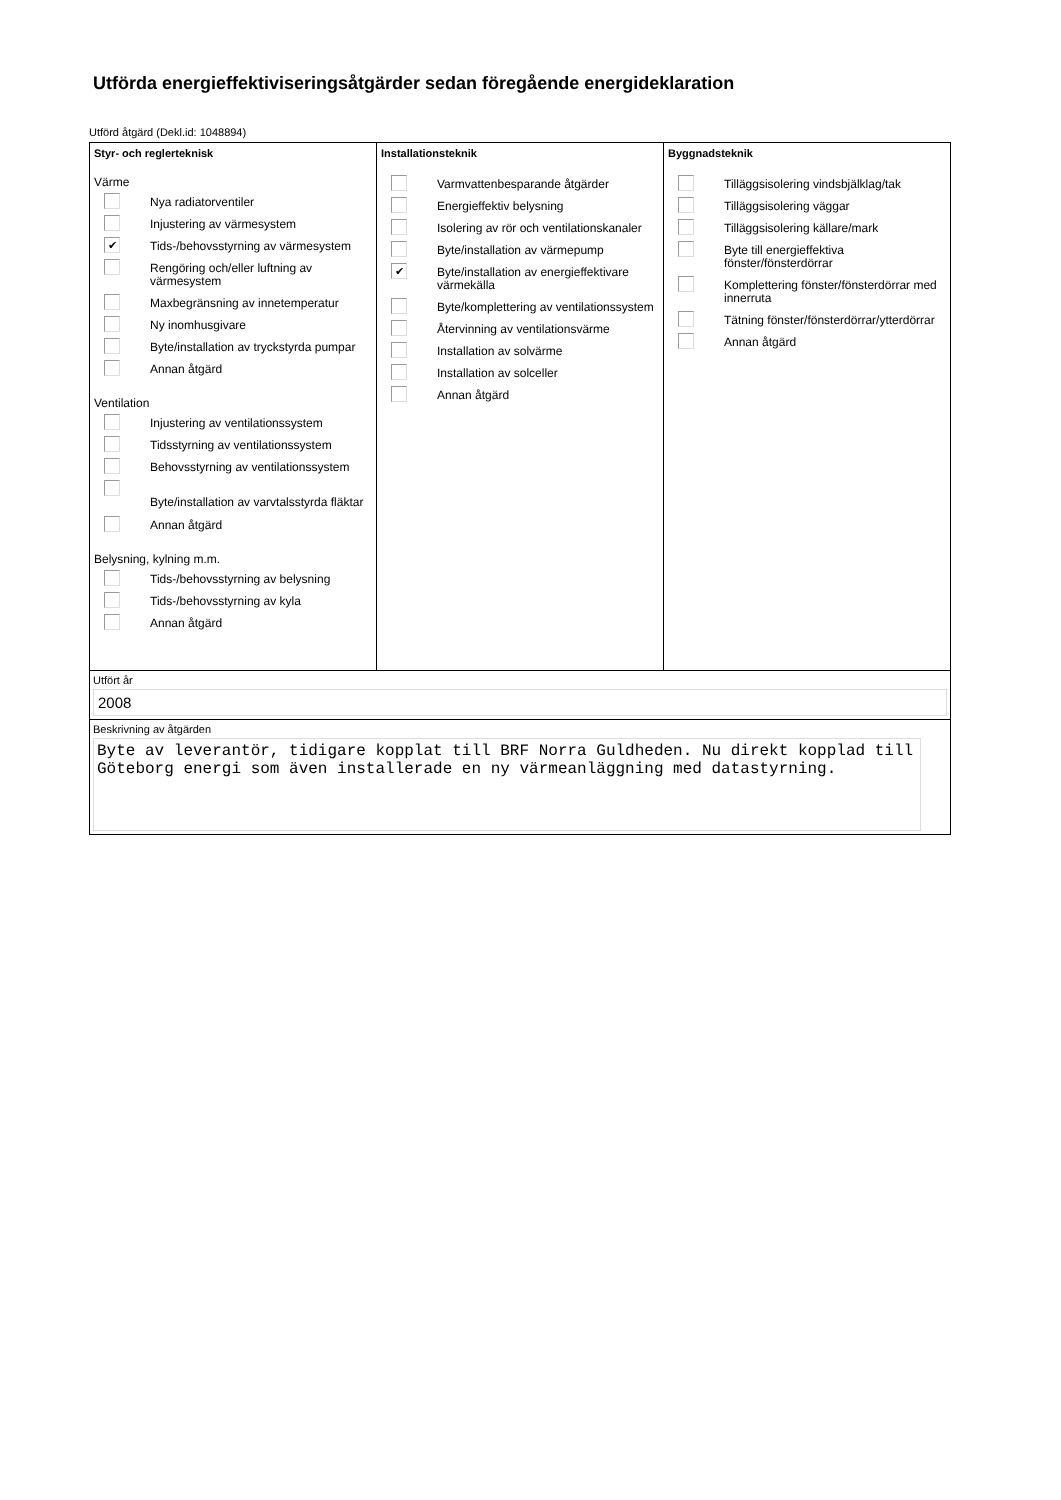Utförda energieffektiviseringsåtgärder sedan föregående energideklaration
Utförd åtgärd (Dekl.id: 1048894)
Styr- och reglerteknisk
Värme
Nya radiatorventiler
Injustering av värmesystem
✔
Tids-/behovsstyrning av värmesystem
Rengöring och/eller luftning av värmesystem
Maxbegränsning av innetemperatur
Ny inomhusgivare
Byte/installation av tryckstyrda pumpar
Annan åtgärd
Ventilation
Injustering av ventilationssystem
Tidsstyrning av ventilationssystem
Behovsstyrning av ventilationssystem
Byte/installation av varvtalsstyrda fläktar
Annan åtgärd
Belysning, kylning m.m.
Tids-/behovsstyrning av belysning
Tids-/behovsstyrning av kyla
Annan åtgärd
Installationsteknik
Varmvattenbesparande åtgärder
Energieffektiv belysning
Isolering av rör och ventilationskanaler
Byte/installation av värmepump
✔
Byte/installation av energieffektivare värmekälla
Byte/komplettering av ventilationssystem
Återvinning av ventilationsvärme
Installation av solvärme
Installation av solceller
Annan åtgärd
Byggnadsteknik
Tilläggsisolering vindsbjälklag/tak
Tilläggsisolering väggar
Tilläggsisolering källare/mark
Byte till energieffektiva fönster/fönsterdörrar
Komplettering fönster/fönsterdörrar med innerruta
Tätning fönster/fönsterdörrar/ytterdörrar
Annan åtgärd
Utfört år
2008
Beskrivning av åtgärden
Byte av leverantör, tidigare kopplat till BRF Norra Guldheden. Nu direkt kopplad till Göteborg energi som även installerade en ny värmeanläggning med datastyrning.